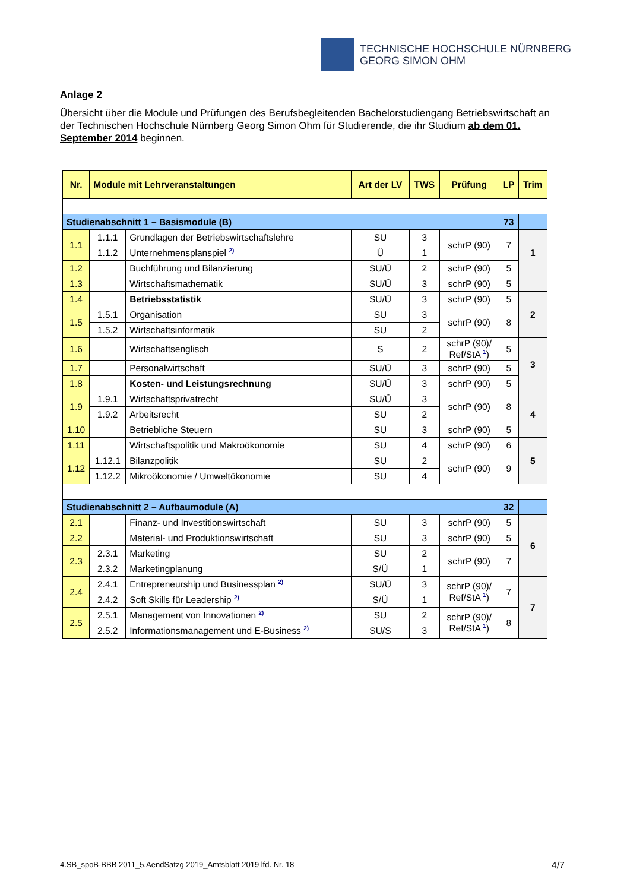TECHNISCHE HOCHSCHULE NÜRNBERG
GEORG SIMON OHM
Anlage 2
Übersicht über die Module und Prüfungen des Berufsbegleitenden Bachelorstudiengang Betriebswirtschaft an der Technischen Hochschule Nürnberg Georg Simon Ohm für Studierende, die ihr Studium ab dem 01. September 2014 beginnen.
| Nr. | Module mit Lehrveranstaltungen | | Art der LV | TWS | Prüfung | LP | Trim |
| --- | --- | --- | --- | --- | --- | --- | --- |
| Studienabschnitt 1 – Basismodule (B) | | | | | | 73 | |
| 1.1 | 1.1.1 | Grundlagen der Betriebswirtschaftslehre | SU | 3 | schrP (90) | 7 | 1 |
| | 1.1.2 | Unternehmensplanspiel <sup>2)</sup> | Ü | 1 | | | |
| 1.2 | | Buchführung und Bilanzierung | SU/Ü | 2 | schrP (90) | 5 | |
| 1.3 | | Wirtschaftsmathematik | SU/Ü | 3 | schrP (90) | 5 | |
| 1.4 | | Betriebsstatistik | SU/Ü | 3 | schrP (90) | 5 | 2 |
| 1.5 | 1.5.1 | Organisation | SU | 3 | schrP (90) | 8 | |
| | 1.5.2 | Wirtschaftsinformatik | SU | 2 | | | |
| 1.6 | | Wirtschaftsenglisch | S | 2 | schrP (90)/ Ref/StA <sup>1</sup>) | 5 | 3 |
| 1.7 | | Personalwirtschaft | SU/Ü | 3 | schrP (90) | 5 | |
| 1.8 | | Kosten- und Leistungsrechnung | SU/Ü | 3 | schrP (90) | 5 | |
| 1.9 | 1.9.1 | Wirtschaftsprivatrecht | SU/Ü | 3 | schrP (90) | 8 | 4 |
| | 1.9.2 | Arbeitsrecht | SU | 2 | | | |
| 1.10 | | Betriebliche Steuern | SU | 3 | schrP (90) | 5 | |
| 1.11 | | Wirtschaftspolitik und Makroökonomie | SU | 4 | schrP (90) | 6 | 5 |
| 1.12 | 1.12.1 | Bilanzpolitik | SU | 2 | schrP (90) | 9 | |
| | 1.12.2 | Mikroökonomie / Umweltökonomie | SU | 4 | | | |
| Studienabschnitt 2 – Aufbaumodule (A) | | | | | | 32 | |
| 2.1 | | Finanz- und Investitionswirtschaft | SU | 3 | schrP (90) | 5 | 6 |
| 2.2 | | Material- und Produktionswirtschaft | SU | 3 | schrP (90) | 5 | |
| 2.3 | 2.3.1 | Marketing | SU | 2 | schrP (90) | 7 | |
| | 2.3.2 | Marketingplanung | S/Ü | 1 | | | |
| 2.4 | 2.4.1 | Entrepreneurship und Businessplan <sup>2)</sup> | SU/Ü | 3 | schrP (90)/ Ref/StA <sup>1</sup>) | 7 | 7 |
| | 2.4.2 | Soft Skills für Leadership <sup>2)</sup> | S/Ü | 1 | | | |
| 2.5 | 2.5.1 | Management von Innovationen <sup>2)</sup> | SU | 2 | schrP (90)/ Ref/StA <sup>1</sup>) | 8 | |
| | 2.5.2 | Informationsmanagement und E-Business <sup>2)</sup> | SU/S | 3 | | | |
4.SB_spoB-BBB 2011_5.AendSatzg 2019_Amtsblatt 2019 lfd. Nr. 18 4/7